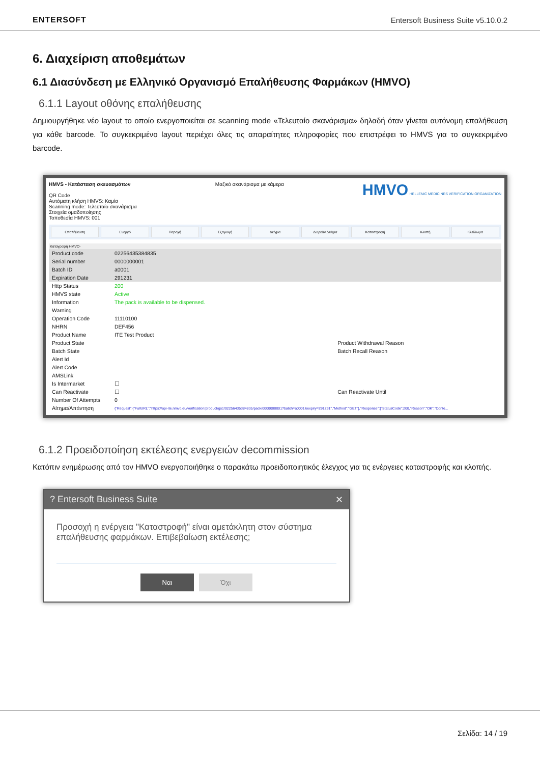ENTERSOFT
Entersoft Business Suite v5.10.0.2
6. Διαχείριση αποθεμάτων
6.1 Διασύνδεση με Ελληνικό Οργανισμό Επαλήθευσης Φαρμάκων (HMVO)
6.1.1 Layout οθόνης επαλήθευσης
Δημιουργήθηκε νέο layout το οποίο ενεργοποιείται σε scanning mode «Τελευταίο σκανάρισμα» δηλαδή όταν γίνεται αυτόνομη επαλήθευση για κάθε barcode. Το συγκεκριμένο layout περιέχει όλες τις απαραίτητες πληροφορίες που επιστρέφει το HMVS για το συγκεκριμένο barcode.
HMVS - Κατάσταση σκευασμάτων
QR Code
Αυτόματη κλήση HMVS: Καμία
Scanning mode: Τελευταίο σκανάρισμα
Στοιχεία ομαδοποίησης
Τοποθεσία HMVS: 001
Μαζικό σκανάρισμα με κάμερα
HMVO HELLENIC MEDICINES VERIFICATION ORGANIZATION
Επαλήθευση Ενεργό Παροχή Εξαγωγή Δείγμα Δωρεάν Δείγμα Καταστροφή Κλοπή Κλείδωμα
Καταγραφή HMVO-
| Product code | 02256435384835 | |
| Serial number | 0000000001 | |
| Batch ID | a0001 | |
| Expiration Date | 291231 | |
| Http Status | 200 | |
| HMVS state | Active | |
| Information | The pack is available to be dispensed. | |
| Warning | | |
| Operation Code | 11110100 | |
| NHRN | DEF456 | |
| Product Name | ITE Test Product | |
| Product State | | Product Withdrawal Reason |
| Batch State | | Batch Recall Reason |
| Alert Id | | |
| Alert Code | | |
| AMSLink | | |
| Is Intermarket | ☐ | |
| Can Reactivate | ☐ | Can Reactivate Until |
| Number Of Attempts | 0 | |
| Αίτημα/Απάντηση | {"Request":{"FullURL":"https://api-ite.nmvo.eu/verification/product/gs1/02256435384835/pack/0000000001?batch=a0001&expiry=291231","Method":"GET"},"Response":{"StatusCode":200,"Reason":"OK","Conte... | |
6.1.2 Προειδοποίηση εκτέλεσης ενεργειών decommission
Κατόπιν ενημέρωσης από τον HMVO ενεργοποιήθηκε ο παρακάτω προειδοποιητικός έλεγχος για τις ενέργειες καταστροφής και κλοπής.
? Entersoft Business Suite ✕
Προσοχή η ενέργεια "Καταστροφή" είναι αμετάκλητη στον σύστημα επαλήθευσης φαρμάκων. Επιβεβαίωση εκτέλεσης;
Ναι Όχι
Σελίδα: 14 / 19